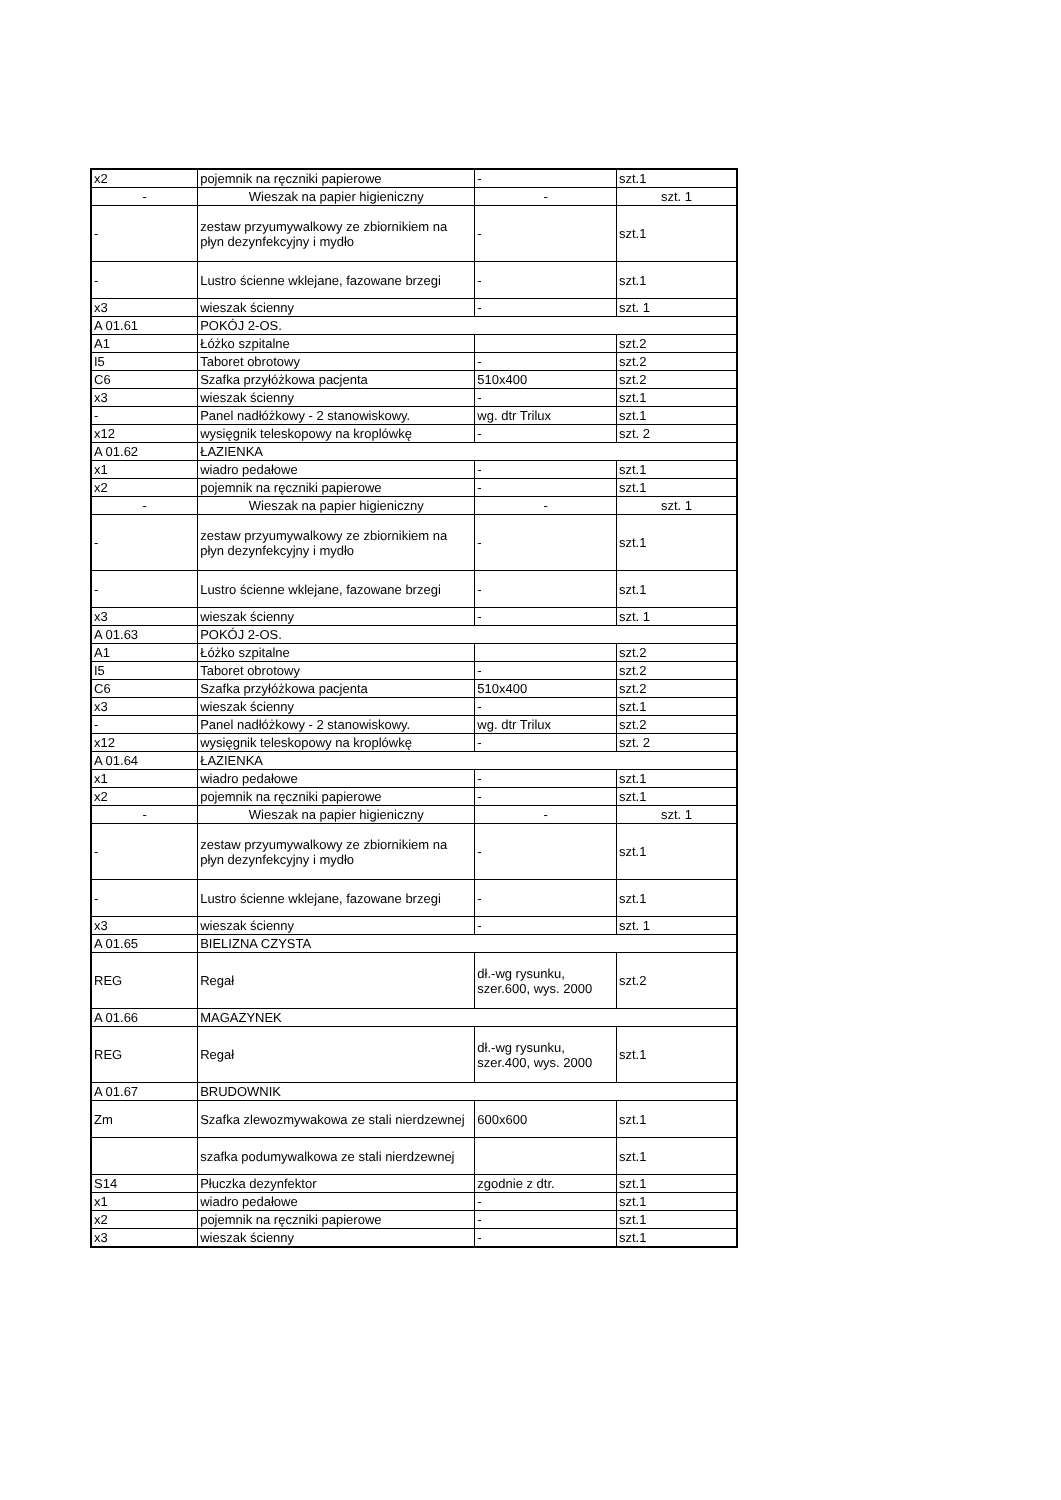| x2 | pojemnik na ręczniki papierowe | - | szt.1 |
| - | Wieszak na papier higieniczny | - | szt. 1 |
| - | zestaw przyumywalkowy ze zbiornikiem na płyn dezynfekcyjny i mydło | - | szt.1 |
| - | Lustro ścienne wklejane, fazowane brzegi | - | szt.1 |
| x3 | wieszak ścienny | - | szt. 1 |
| A 01.61 | POKÓJ 2-OS. | | |
| A1 | Łóżko szpitalne | | szt.2 |
| I5 | Taboret obrotowy | - | szt.2 |
| C6 | Szafka przyłóżkowa pacjenta | 510x400 | szt.2 |
| x3 | wieszak ścienny | - | szt.1 |
| - | Panel nadłóżkowy - 2 stanowiskowy. | wg. dtr Trilux | szt.1 |
| x12 | wysięgnik teleskopowy na kroplówkę | - | szt. 2 |
| A 01.62 | ŁAZIENKA | | |
| x1 | wiadro pedałowe | - | szt.1 |
| x2 | pojemnik na ręczniki papierowe | - | szt.1 |
| - | Wieszak na papier higieniczny | - | szt. 1 |
| - | zestaw przyumywalkowy ze zbiornikiem na płyn dezynfekcyjny i mydło | - | szt.1 |
| - | Lustro ścienne wklejane, fazowane brzegi | - | szt.1 |
| x3 | wieszak ścienny | - | szt. 1 |
| A 01.63 | POKÓJ 2-OS. | | |
| A1 | Łóżko szpitalne | | szt.2 |
| I5 | Taboret obrotowy | - | szt.2 |
| C6 | Szafka przyłóżkowa pacjenta | 510x400 | szt.2 |
| x3 | wieszak ścienny | - | szt.1 |
| - | Panel nadłóżkowy - 2 stanowiskowy. | wg. dtr Trilux | szt.2 |
| x12 | wysięgnik teleskopowy na kroplówkę | - | szt. 2 |
| A 01.64 | ŁAZIENKA | | |
| x1 | wiadro pedałowe | - | szt.1 |
| x2 | pojemnik na ręczniki papierowe | - | szt.1 |
| - | Wieszak na papier higieniczny | - | szt. 1 |
| - | zestaw przyumywalkowy ze zbiornikiem na płyn dezynfekcyjny i mydło | - | szt.1 |
| - | Lustro ścienne wklejane, fazowane brzegi | - | szt.1 |
| x3 | wieszak ścienny | - | szt. 1 |
| A 01.65 | BIELIZNA CZYSTA | | |
| REG | Regał | dł.-wg rysunku, szer.600, wys. 2000 | szt.2 |
| A 01.66 | MAGAZYNEK | | |
| REG | Regał | dł.-wg rysunku, szer.400, wys. 2000 | szt.1 |
| A 01.67 | BRUDOWNIK | | |
| Zm | Szafka zlewozmywakowa ze stali nierdzewnej | 600x600 | szt.1 |
| | szafka podumywalkowa ze stali nierdzewnej | | szt.1 |
| S14 | Płuczka dezynfektor | zgodnie z dtr. | szt.1 |
| x1 | wiadro pedałowe | - | szt.1 |
| x2 | pojemnik na ręczniki papierowe | - | szt.1 |
| x3 | wieszak ścienny | - | szt.1 |